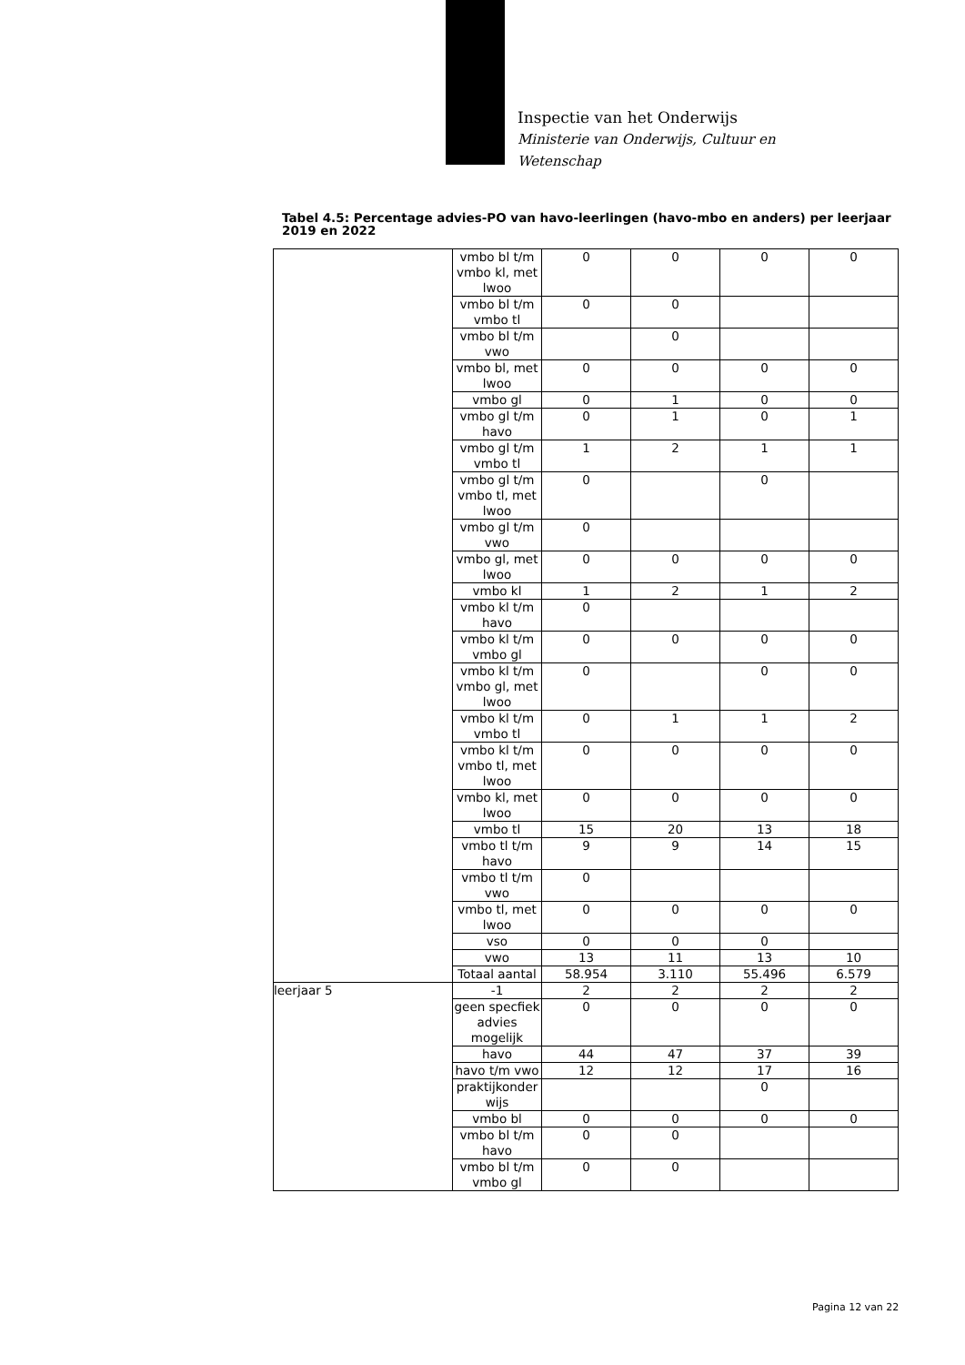Inspectie van het Onderwijs
Ministerie van Onderwijs, Cultuur en
Wetenschap
Tabel 4.5: Percentage advies-PO van havo-leerlingen (havo-mbo en anders) per leerjaar 2019 en 2022
| | vmbo bl t/m vmbo kl, met lwoo | 0 | 0 | 0 | 0 |
| | vmbo bl t/m vmbo tl | 0 | 0 | | |
| | vmbo bl t/m vwo | | 0 | | |
| | vmbo bl, met lwoo | 0 | 0 | 0 | 0 |
| | vmbo gl | 0 | 1 | 0 | 0 |
| | vmbo gl t/m havo | 0 | 1 | 0 | 1 |
| | vmbo gl t/m vmbo tl | 1 | 2 | 1 | 1 |
| | vmbo gl t/m vmbo tl, met lwoo | 0 | | 0 | |
| | vmbo gl t/m vwo | 0 | | | |
| | vmbo gl, met lwoo | 0 | 0 | 0 | 0 |
| | vmbo kl | 1 | 2 | 1 | 2 |
| | vmbo kl t/m havo | 0 | | | |
| | vmbo kl t/m vmbo gl | 0 | 0 | 0 | 0 |
| | vmbo kl t/m vmbo gl, met lwoo | 0 | | 0 | 0 |
| | vmbo kl t/m vmbo tl | 0 | 1 | 1 | 2 |
| | vmbo kl t/m vmbo tl, met lwoo | 0 | 0 | 0 | 0 |
| | vmbo kl, met lwoo | 0 | 0 | 0 | 0 |
| | vmbo tl | 15 | 20 | 13 | 18 |
| | vmbo tl t/m havo | 9 | 9 | 14 | 15 |
| | vmbo tl t/m vwo | 0 | | | |
| | vmbo tl, met lwoo | 0 | 0 | 0 | 0 |
| | vso | 0 | 0 | 0 | |
| | vwo | 13 | 11 | 13 | 10 |
| | Totaal aantal | 58.954 | 3.110 | 55.496 | 6.579 |
| leerjaar 5 | -1 | 2 | 2 | 2 | 2 |
| | geen specfiek advies mogelijk | 0 | 0 | 0 | 0 |
| | havo | 44 | 47 | 37 | 39 |
| | havo t/m vwo | 12 | 12 | 17 | 16 |
| | praktijkonder wijs | | | 0 | |
| | vmbo bl | 0 | 0 | 0 | 0 |
| | vmbo bl t/m havo | 0 | 0 | | |
| | vmbo bl t/m vmbo gl | 0 | 0 | | |
Pagina 12 van 22